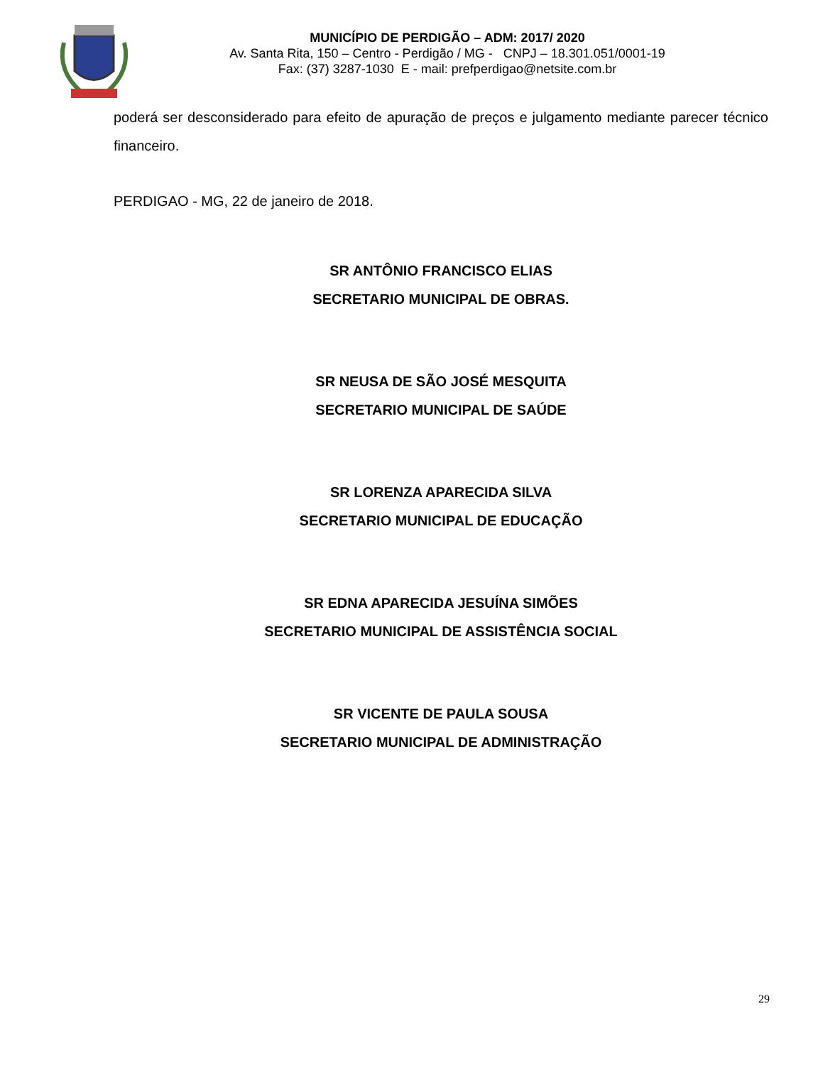MUNICÍPIO DE PERDIGÃO – ADM: 2017/ 2020
Av. Santa Rita, 150 – Centro - Perdigão / MG - CNPJ – 18.301.051/0001-19
Fax: (37) 3287-1030 E - mail: prefperdigao@netsite.com.br
poderá ser desconsiderado para efeito de apuração de preços e julgamento mediante parecer técnico financeiro.
PERDIGAO - MG, 22 de janeiro de 2018.
SR ANTÔNIO FRANCISCO ELIAS
SECRETARIO MUNICIPAL DE OBRAS.
SR NEUSA DE SÃO JOSÉ MESQUITA
SECRETARIO MUNICIPAL DE SAÚDE
SR LORENZA APARECIDA SILVA
SECRETARIO MUNICIPAL DE EDUCAÇÃO
SR EDNA APARECIDA JESUÍNA SIMÕES
SECRETARIO MUNICIPAL DE ASSISTÊNCIA SOCIAL
SR VICENTE DE PAULA SOUSA
SECRETARIO MUNICIPAL DE ADMINISTRAÇÃO
29